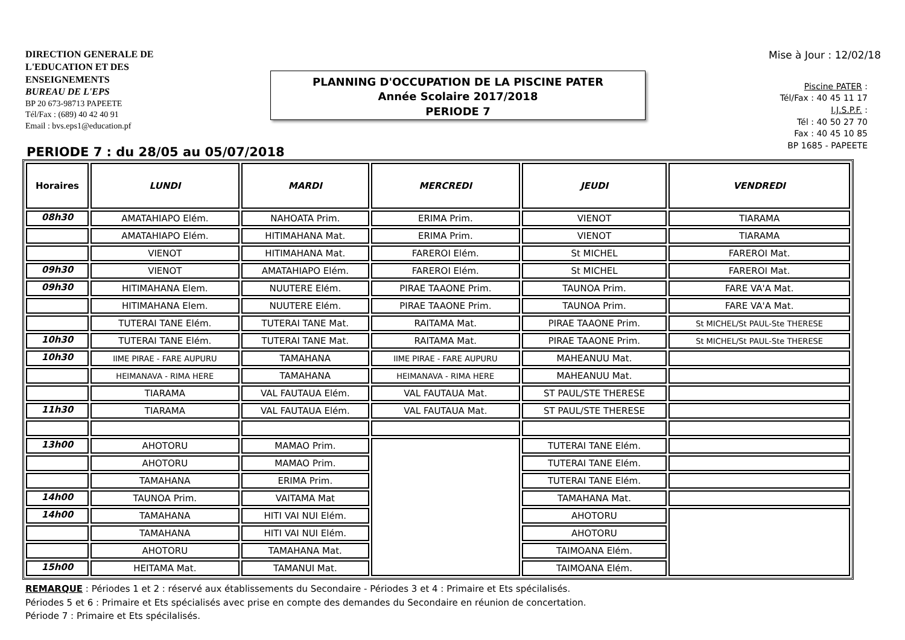DIRECTION GENERALE DE
L'EDUCATION ET DES
ENSEIGNEMENTS
BUREAU DE L'EPS
BP 20 673-98713 PAPEETE
Tél/Fax : (689) 40 42 40 91
Email : bvs.eps1@education.pf
PLANNING D'OCCUPATION DE LA PISCINE PATER
Année Scolaire 2017/2018
PERIODE 7
Mise à Jour : 12/02/18
Piscine PATER :
Tél/Fax : 40 45 11 17
I.J.S.P.F. :
Tél : 40 50 27 70
Fax : 40 45 10 85
BP 1685 - PAPEETE
PERIODE 7 : du 28/05 au 05/07/2018
| Horaires | LUNDI | MARDI | MERCREDI | JEUDI | VENDREDI |
| --- | --- | --- | --- | --- | --- |
| 08h30 | AMATAHIAPO Elém. | NAHOATA Prim. | ERIMA Prim. | VIENOT | TIARAMA |
| | AMATAHIAPO Elém. | HITIMAHANA Mat. | ERIMA Prim. | VIENOT | TIARAMA |
| | VIENOT | HITIMAHANA Mat. | FAREROI Elém. | St MICHEL | FAREROI Mat. |
| 09h30 | VIENOT | AMATAHIAPO Elém. | FAREROI Elém. | St MICHEL | FAREROI Mat. |
| 09h30 | HITIMAHANA Elem. | NUUTERE Elém. | PIRAE TAAONE Prim. | TAUNOA Prim. | FARE VA'A Mat. |
| | HITIMAHANA Elem. | NUUTERE Elém. | PIRAE TAAONE Prim. | TAUNOA Prim. | FARE VA'A Mat. |
| | TUTERAI TANE Elém. | TUTERAI TANE Mat. | RAITAMA Mat. | PIRAE TAAONE Prim. | St MICHEL/St PAUL-Ste THERESE |
| 10h30 | TUTERAI TANE Elém. | TUTERAI TANE Mat. | RAITAMA Mat. | PIRAE TAAONE Prim. | St MICHEL/St PAUL-Ste THERESE |
| 10h30 | IIME PIRAE - FARE AUPURU | TAMAHANA | IIME PIRAE - FARE AUPURU | MAHEANUU Mat. | |
| | HEIMANAVA - RIMA HERE | TAMAHANA | HEIMANAVA - RIMA HERE | MAHEANUU Mat. | |
| | TIARAMA | VAL FAUTAUA Elém. | VAL FAUTAUA Mat. | ST PAUL/STE THERESE | |
| 11h30 | TIARAMA | VAL FAUTAUA Elém. | VAL FAUTAUA Mat. | ST PAUL/STE THERESE | |
| 13h00 | AHOTORU | MAMAO Prim. | | TUTERAI TANE Elém. | |
| | AHOTORU | MAMAO Prim. | | TUTERAI TANE Elém. | |
| | TAMAHANA | ERIMA Prim. | | TUTERAI TANE Elém. | |
| 14h00 | TAUNOA Prim. | VAITAMA Mat | | TAMAHANA Mat. | |
| 14h00 | TAMAHANA | HITI VAI NUI Elém. | | AHOTORU | |
| | TAMAHANA | HITI VAI NUI Elém. | | AHOTORU | |
| | AHOTORU | TAMAHANA Mat. | | TAIMOANA Elém. | |
| 15h00 | HEITAMA Mat. | TAMANUI Mat. | | TAIMOANA Elém. | |
REMARQUE : Périodes 1 et 2 : réservé aux établissements du Secondaire - Périodes 3 et 4 : Primaire et Ets spécilalisés.
Périodes 5 et 6 : Primaire et Ets spécialisés avec prise en compte des demandes du Secondaire en réunion de concertation.
Période 7 : Primaire et Ets spécilalisés.